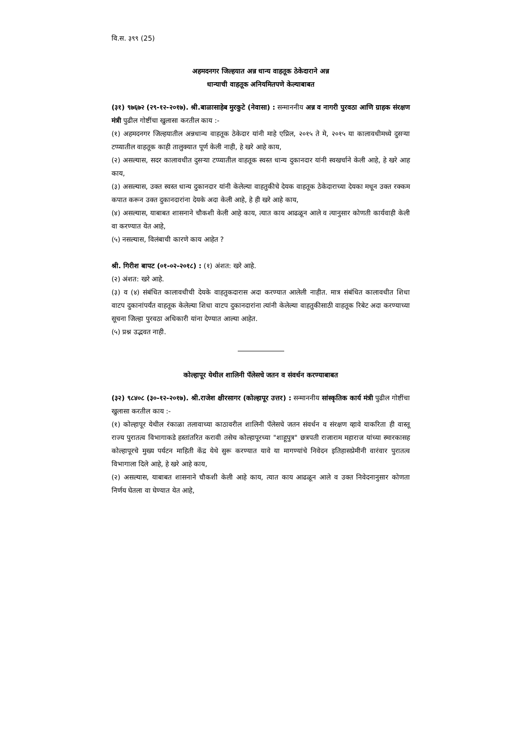वि.स. ३९९ (25)
अहमदनगर जिल्हयात अन्न धान्य वाहतूक ठेकेदाराने अन्न
धान्याची वाहतूक अनियमितपणे केल्याबाबत
(३१) ९७६७२ (२९-१२-२०१७). श्री.बाळासाहेब मुरकुटे (नेवासा) : सन्माननीय अन्न व नागरी पुरवठा आणि ग्राहक संरक्षण मंत्री पुढील गोष्टींचा खुलासा करतील काय :-
(१) अहमदनगर जिल्हयातील अन्नधान्य वाहतूक ठेकेदार यांनी माहे एप्रिल, २०१५ ते मे, २०१५ या कालावधीमध्ये दुसऱ्या टप्प्यातील वाहतूक काही तालुक्यात पूर्ण केली नाही, हे खरे आहे काय,
(२) असल्यास, सदर कालावधीत दुसऱ्या टप्प्यातील वाहतूक स्वस्त धान्य दुकानदार यांनी स्वखर्चाने केली आहे, हे खरे आह काय,
(३) असल्यास, उक्त स्वस्त धान्य दुकानदार यांनी केलेल्या वाहतुकीचे देयक वाहतूक ठेकेदाराच्या देयका मधून उक्त रक्कम कपात करून उक्त दुकानदारांना देयके अदा केली आहे, हे ही खरे आहे काय,
(४) असल्यास, याबाबत शासनाने चौकशी केली आहे काय, त्यात काय आढळून आले व त्यानुसार कोणती कार्यवाही केली वा करण्यात येत आहे,
(५) नसल्यास, विलंबाची कारणे काय आहेत ?
श्री. गिरीश बापट (०१-०२-२०१८) : (१) अंशत: खरे आहे.
(२) अंशत: खरे आहे.
(३) व (४) संबंधित कालावधीची देयके वाहतुकदारास अदा करण्यात आलेली नाहीत. मात्र संबंधित कालावधीत शिधा वाटप दुकानांपर्यंत वाहतूक केलेल्या शिधा वाटप दुकानदारांना त्यांनी केलेल्या वाहतुकीसाठी वाहतूक रिबेट अदा करण्याच्या सूचना जिल्हा पुरवठा अधिकारी यांना देण्यात आल्या आहेत.
(५) प्रश्न उद्भवत नाही.
कोल्हापूर येथील शालिनी पॅलेसचे जतन व संवर्धन करण्याबाबत
(३२) ९८४०८ (३०-१२-२०१७). श्री.राजेश क्षीरसागर (कोल्हापूर उत्तर) : सन्माननीय सांस्कृतिक कार्य मंत्री पुढील गोष्टींचा खुलासा करतील काय :-
(१) कोल्हापूर येथील रंकाळा तलावाच्या काठावरील शालिनी पॅलेसचे जतन संवर्धन व संरक्षण व्हावे याकरिता ही वास्तू राज्य पुरातत्व विभागाकडे हस्तांतरित करावी तसेच कोल्हापूरच्या "शाहूपुत्र" छत्रपती राजाराम महाराज यांच्या स्मारकासह कोल्हापूरचे मुख्य पर्यटन माहिती केंद्र येथे सुरू करण्यात यावे या मागण्यांचे निवेदन इतिहासप्रेमीनी वारंवार पुरातत्व विभागाला दिले आहे, हे खरे आहे काय,
(२) असल्यास, याबाबत शासनाने चौकशी केली आहे काय, त्यात काय आढळून आले व उक्त निवेदनानुसार कोणता निर्णय घेतला वा घेण्यात येत आहे,